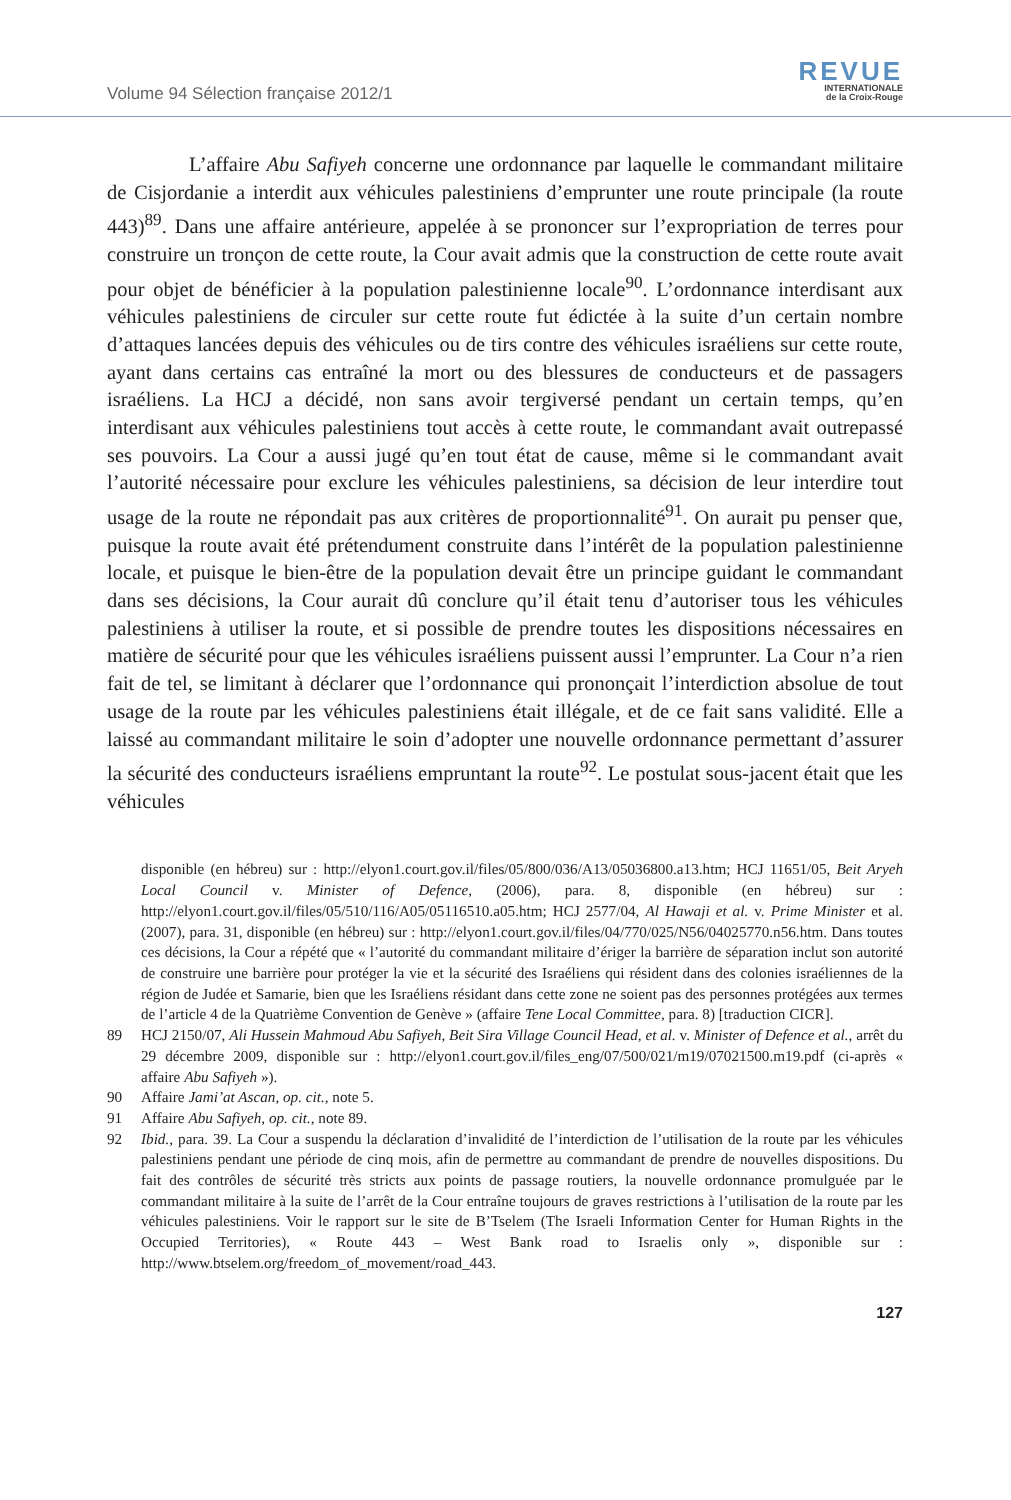Volume 94 Sélection française 2012/1
REVUE
INTERNATIONALE
de la Croix-Rouge
L’affaire Abu Safiyeh concerne une ordonnance par laquelle le commandant militaire de Cisjordanie a interdit aux véhicules palestiniens d’emprunter une route principale (la route 443)<sup>89</sup>. Dans une affaire antérieure, appelée à se prononcer sur l’expropriation de terres pour construire un tronçon de cette route, la Cour avait admis que la construction de cette route avait pour objet de bénéficier à la population palestinienne locale<sup>90</sup>. L’ordonnance interdisant aux véhicules palestiniens de circuler sur cette route fut édictée à la suite d’un certain nombre d’attaques lancées depuis des véhicules ou de tirs contre des véhicules israéliens sur cette route, ayant dans certains cas entraîné la mort ou des blessures de conducteurs et de passagers israéliens. La HCJ a décidé, non sans avoir tergiversé pendant un certain temps, qu’en interdisant aux véhicules palestiniens tout accès à cette route, le commandant avait outrepassé ses pouvoirs. La Cour a aussi jugé qu’en tout état de cause, même si le commandant avait l’autorité nécessaire pour exclure les véhicules palestiniens, sa décision de leur interdire tout usage de la route ne répondait pas aux critères de proportionnalité<sup>91</sup>. On aurait pu penser que, puisque la route avait été prétendument construite dans l’intérêt de la population palestinienne locale, et puisque le bien-être de la population devait être un principe guidant le commandant dans ses décisions, la Cour aurait dû conclure qu’il était tenu d’autoriser tous les véhicules palestiniens à utiliser la route, et si possible de prendre toutes les dispositions nécessaires en matière de sécurité pour que les véhicules israéliens puissent aussi l’emprunter. La Cour n’a rien fait de tel, se limitant à déclarer que l’ordonnance qui prononçait l’interdiction absolue de tout usage de la route par les véhicules palestiniens était illégale, et de ce fait sans validité. Elle a laissé au commandant militaire le soin d’adopter une nouvelle ordonnance permettant d’assurer la sécurité des conducteurs israéliens empruntant la route<sup>92</sup>. Le postulat sous-jacent était que les véhicules
disponible (en hébreu) sur : http://elyon1.court.gov.il/files/05/800/036/A13/05036800.a13.htm; HCJ 11651/05, Beit Aryeh Local Council v. Minister of Defence, (2006), para. 8, disponible (en hébreu) sur : http://elyon1.court.gov.il/files/05/510/116/A05/05116510.a05.htm; HCJ 2577/04, Al Hawaji et al. v. Prime Minister et al. (2007), para. 31, disponible (en hébreu) sur : http://elyon1.court.gov.il/files/04/770/025/N56/04025770.n56.htm. Dans toutes ces décisions, la Cour a répété que « l’autorité du commandant militaire d’ériger la barrière de séparation inclut son autorité de construire une barrière pour protéger la vie et la sécurité des Israéliens qui résident dans des colonies israéliennes de la région de Judée et Samarie, bien que les Israéliens résidant dans cette zone ne soient pas des personnes protégées aux termes de l’article 4 de la Quatrième Convention de Genève » (affaire Tene Local Committee, para. 8) [traduction CICR].
89 HCJ 2150/07, Ali Hussein Mahmoud Abu Safiyeh, Beit Sira Village Council Head, et al. v. Minister of Defence et al., arrêt du 29 décembre 2009, disponible sur : http://elyon1.court.gov.il/files_eng/07/500/021/m19/07021500.m19.pdf (ci-après « affaire Abu Safiyeh »).
90 Affaire Jami’at Ascan, op. cit., note 5.
91 Affaire Abu Safiyeh, op. cit., note 89.
92 Ibid., para. 39. La Cour a suspendu la déclaration d’invalidité de l’interdiction de l’utilisation de la route par les véhicules palestiniens pendant une période de cinq mois, afin de permettre au commandant de prendre de nouvelles dispositions. Du fait des contrôles de sécurité très stricts aux points de passage routiers, la nouvelle ordonnance promulguée par le commandant militaire à la suite de l’arrêt de la Cour entraîne toujours de graves restrictions à l’utilisation de la route par les véhicules palestiniens. Voir le rapport sur le site de B’Tselem (The Israeli Information Center for Human Rights in the Occupied Territories), « Route 443 – West Bank road to Israelis only », disponible sur : http://www.btselem.org/freedom_of_movement/road_443.
127